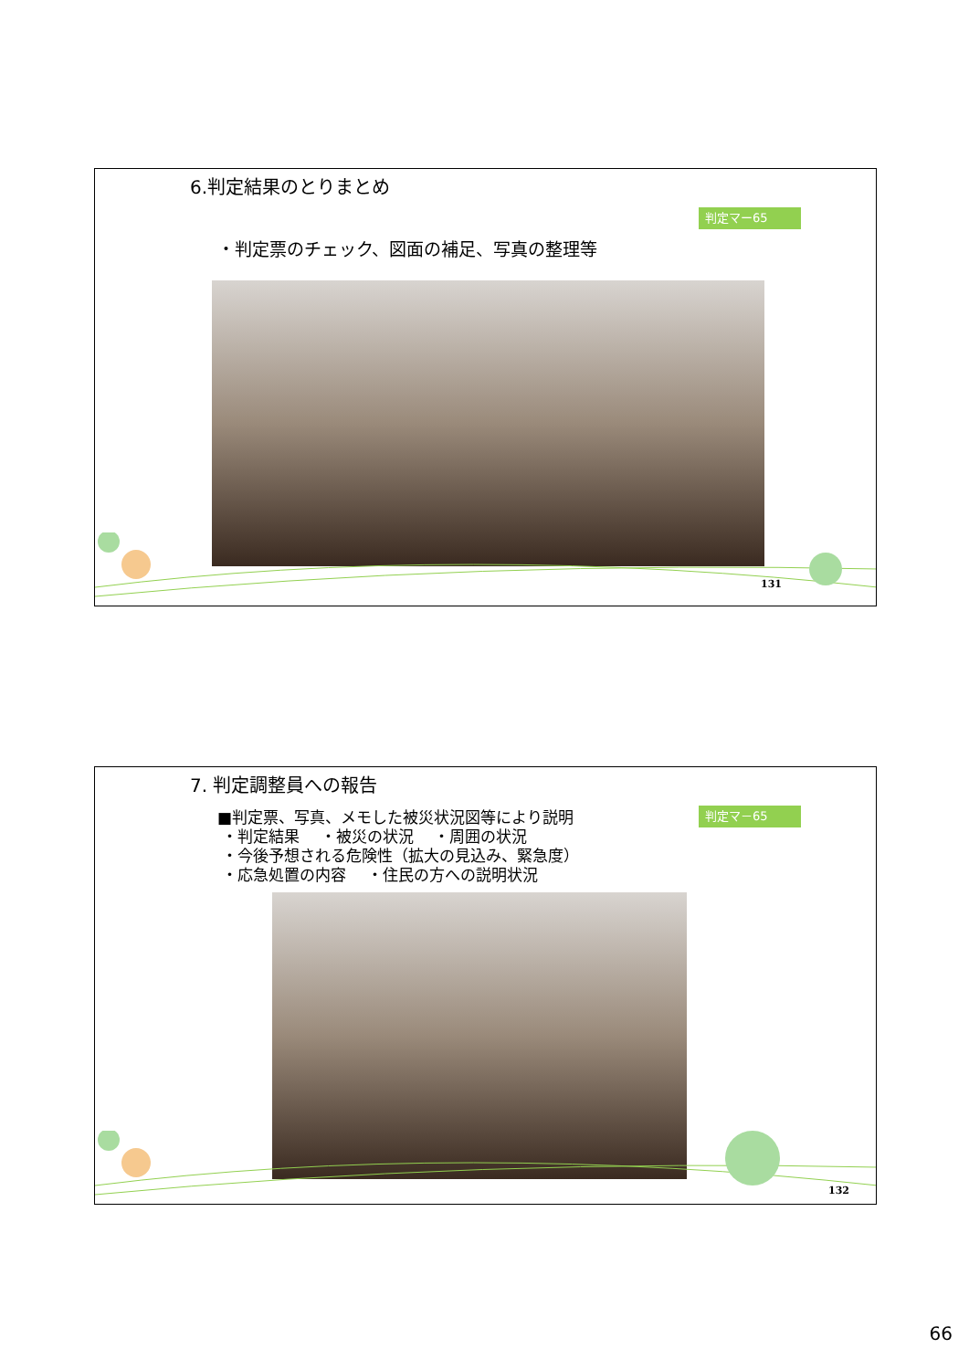6.判定結果のとりまとめ
判定マー65
・判定票のチェック、図面の補足、写真の整理等
131
7. 判定調整員への報告
判定マ－65
■判定票、写真、メモした被災状況図等により説明
・判定結果　 ・被災の状況　 ・周囲の状況
・今後予想される危険性（拡大の見込み、緊急度）
・応急処置の内容　 ・住民の方への説明状況
132
66